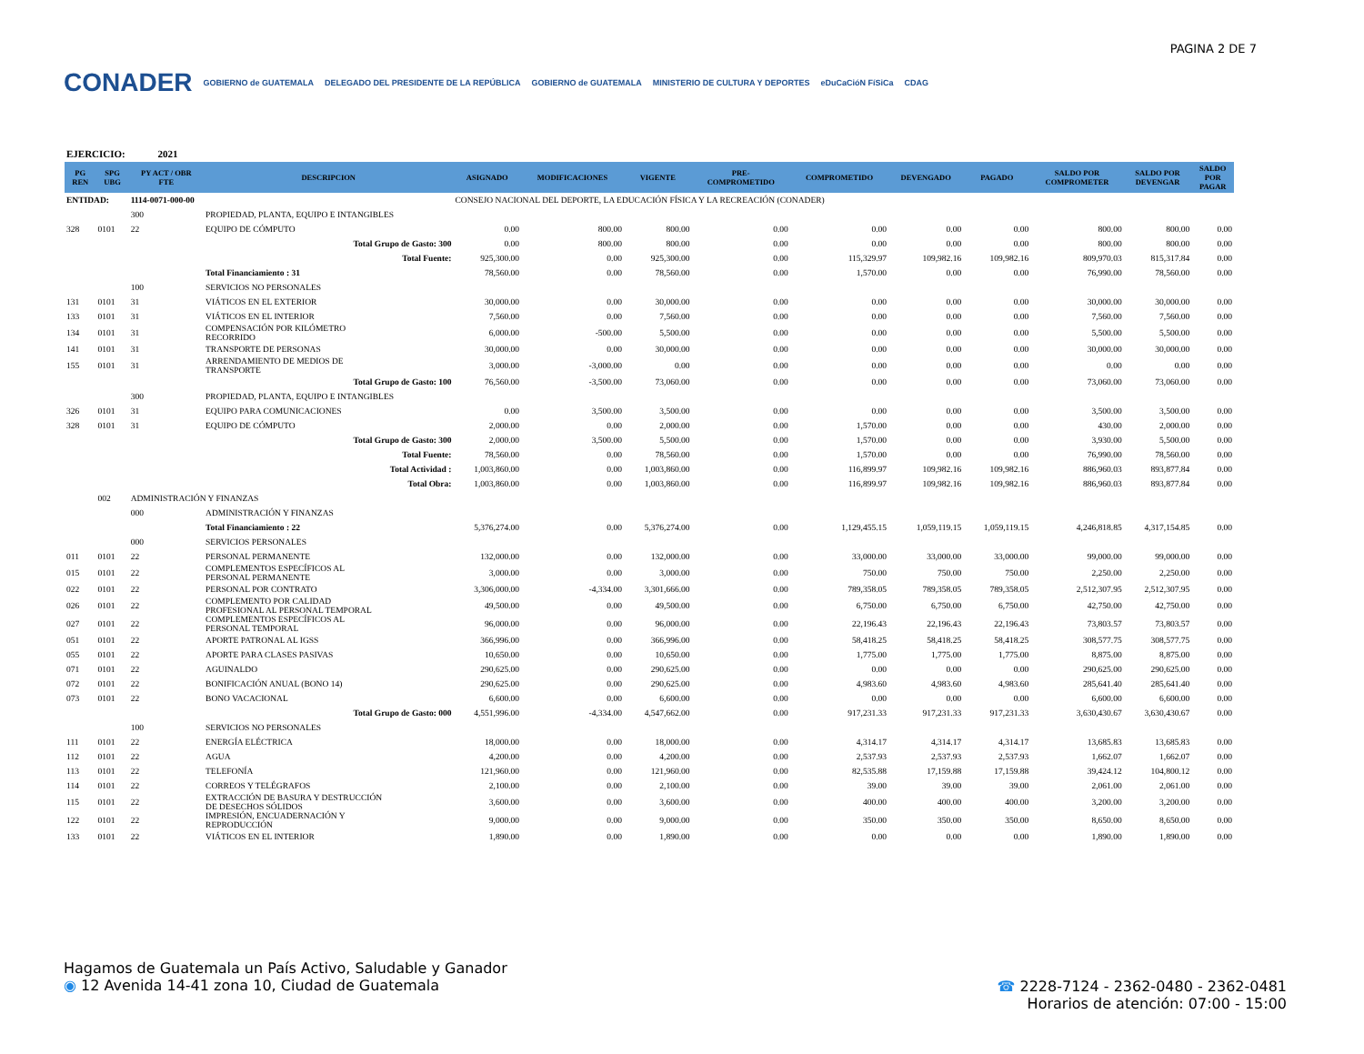PAGINA 2 DE 7
CONADER GOBIERNO de GUATEMALA DELEGADO DEL PRESIDENTE DE LA REPÚBLICA GOBIERNO de GUATEMALA MINISTERIO DE CULTURA Y DEPORTES eDuCaCióN FíSiCa CDAG
EJERCICIO: 2021
| PG REN | SPG UBG | PY ACT / OBR FTE | DESCRIPCION | ASIGNADO | MODIFICACIONES | VIGENTE | PRE- COMPROMETIDO | COMPROMETIDO | DEVENGADO | PAGADO | SALDO POR COMPROMETER | SALDO POR DEVENGAR | SALDO POR PAGAR |
| --- | --- | --- | --- | --- | --- | --- | --- | --- | --- | --- | --- | --- | --- |
| ENTIDAD: | | 1114-0071-000-00 | | CONSEJO NACIONAL DEL DEPORTE, LA EDUCACIÓN FÍSICA Y LA RECREACIÓN (CONADER) | | | | | | | | | |
| | | 300 | PROPIEDAD, PLANTA, EQUIPO E INTANGIBLES | | | | | | | | | | |
| 328 | 0101 | 22 | EQUIPO DE CÓMPUTO | 0.00 | 800.00 | 800.00 | 0.00 | 0.00 | 0.00 | 0.00 | 800.00 | 800.00 | 0.00 |
| | | | Total Grupo de Gasto: 300 | 0.00 | 800.00 | 800.00 | 0.00 | 0.00 | 0.00 | 0.00 | 800.00 | 800.00 | 0.00 |
| | | | Total Fuente: | 925,300.00 | 0.00 | 925,300.00 | 0.00 | 115,329.97 | 109,982.16 | 109,982.16 | 809,970.03 | 815,317.84 | 0.00 |
| | | | Total Financiamiento : 31 | 78,560.00 | 0.00 | 78,560.00 | 0.00 | 1,570.00 | 0.00 | 0.00 | 76,990.00 | 78,560.00 | 0.00 |
| | | 100 | SERVICIOS NO PERSONALES | | | | | | | | | | |
| 131 | 0101 | 31 | VIÁTICOS EN EL EXTERIOR | 30,000.00 | 0.00 | 30,000.00 | 0.00 | 0.00 | 0.00 | 0.00 | 30,000.00 | 30,000.00 | 0.00 |
| 133 | 0101 | 31 | VIÁTICOS EN EL INTERIOR | 7,560.00 | 0.00 | 7,560.00 | 0.00 | 0.00 | 0.00 | 0.00 | 7,560.00 | 7,560.00 | 0.00 |
| 134 | 0101 | 31 | COMPENSACIÓN POR KILÓMETRO RECORRIDO | 6,000.00 | -500.00 | 5,500.00 | 0.00 | 0.00 | 0.00 | 0.00 | 5,500.00 | 5,500.00 | 0.00 |
| 141 | 0101 | 31 | TRANSPORTE DE PERSONAS | 30,000.00 | 0.00 | 30,000.00 | 0.00 | 0.00 | 0.00 | 0.00 | 30,000.00 | 30,000.00 | 0.00 |
| 155 | 0101 | 31 | ARRENDAMIENTO DE MEDIOS DE TRANSPORTE | 3,000.00 | -3,000.00 | 0.00 | 0.00 | 0.00 | 0.00 | 0.00 | 0.00 | 0.00 | 0.00 |
| | | | Total Grupo de Gasto: 100 | 76,560.00 | -3,500.00 | 73,060.00 | 0.00 | 0.00 | 0.00 | 0.00 | 73,060.00 | 73,060.00 | 0.00 |
| | | 300 | PROPIEDAD, PLANTA, EQUIPO E INTANGIBLES | | | | | | | | | | |
| 326 | 0101 | 31 | EQUIPO PARA COMUNICACIONES | 0.00 | 3,500.00 | 3,500.00 | 0.00 | 0.00 | 0.00 | 0.00 | 3,500.00 | 3,500.00 | 0.00 |
| 328 | 0101 | 31 | EQUIPO DE CÓMPUTO | 2,000.00 | 0.00 | 2,000.00 | 0.00 | 1,570.00 | 0.00 | 0.00 | 430.00 | 2,000.00 | 0.00 |
| | | | Total Grupo de Gasto: 300 | 2,000.00 | 3,500.00 | 5,500.00 | 0.00 | 1,570.00 | 0.00 | 0.00 | 3,930.00 | 5,500.00 | 0.00 |
| | | | Total Fuente: | 78,560.00 | 0.00 | 78,560.00 | 0.00 | 1,570.00 | 0.00 | 0.00 | 76,990.00 | 78,560.00 | 0.00 |
| | | | Total Actividad : | 1,003,860.00 | 0.00 | 1,003,860.00 | 0.00 | 116,899.97 | 109,982.16 | 109,982.16 | 886,960.03 | 893,877.84 | 0.00 |
| | | | Total Obra: | 1,003,860.00 | 0.00 | 1,003,860.00 | 0.00 | 116,899.97 | 109,982.16 | 109,982.16 | 886,960.03 | 893,877.84 | 0.00 |
| | 002 | ADMINISTRACIÓN Y FINANZAS | | | | | | | | | | | |
| | | 000 | ADMINISTRACIÓN Y FINANZAS | | | | | | | | | | |
| | | | Total Financiamiento : 22 | 5,376,274.00 | 0.00 | 5,376,274.00 | 0.00 | 1,129,455.15 | 1,059,119.15 | 1,059,119.15 | 4,246,818.85 | 4,317,154.85 | 0.00 |
| | | 000 | SERVICIOS PERSONALES | | | | | | | | | | |
| 011 | 0101 | 22 | PERSONAL PERMANENTE | 132,000.00 | 0.00 | 132,000.00 | 0.00 | 33,000.00 | 33,000.00 | 33,000.00 | 99,000.00 | 99,000.00 | 0.00 |
| 015 | 0101 | 22 | COMPLEMENTOS ESPECÍFICOS AL PERSONAL PERMANENTE | 3,000.00 | 0.00 | 3,000.00 | 0.00 | 750.00 | 750.00 | 750.00 | 2,250.00 | 2,250.00 | 0.00 |
| 022 | 0101 | 22 | PERSONAL POR CONTRATO | 3,306,000.00 | -4,334.00 | 3,301,666.00 | 0.00 | 789,358.05 | 789,358.05 | 789,358.05 | 2,512,307.95 | 2,512,307.95 | 0.00 |
| 026 | 0101 | 22 | COMPLEMENTO POR CALIDAD PROFESIONAL AL PERSONAL TEMPORAL | 49,500.00 | 0.00 | 49,500.00 | 0.00 | 6,750.00 | 6,750.00 | 6,750.00 | 42,750.00 | 42,750.00 | 0.00 |
| 027 | 0101 | 22 | COMPLEMENTOS ESPECÍFICOS AL PERSONAL TEMPORAL | 96,000.00 | 0.00 | 96,000.00 | 0.00 | 22,196.43 | 22,196.43 | 22,196.43 | 73,803.57 | 73,803.57 | 0.00 |
| 051 | 0101 | 22 | APORTE PATRONAL AL IGSS | 366,996.00 | 0.00 | 366,996.00 | 0.00 | 58,418.25 | 58,418.25 | 58,418.25 | 308,577.75 | 308,577.75 | 0.00 |
| 055 | 0101 | 22 | APORTE PARA CLASES PASIVAS | 10,650.00 | 0.00 | 10,650.00 | 0.00 | 1,775.00 | 1,775.00 | 1,775.00 | 8,875.00 | 8,875.00 | 0.00 |
| 071 | 0101 | 22 | AGUINALDO | 290,625.00 | 0.00 | 290,625.00 | 0.00 | 0.00 | 0.00 | 0.00 | 290,625.00 | 290,625.00 | 0.00 |
| 072 | 0101 | 22 | BONIFICACIÓN ANUAL (BONO 14) | 290,625.00 | 0.00 | 290,625.00 | 0.00 | 4,983.60 | 4,983.60 | 4,983.60 | 285,641.40 | 285,641.40 | 0.00 |
| 073 | 0101 | 22 | BONO VACACIONAL | 6,600.00 | 0.00 | 6,600.00 | 0.00 | 0.00 | 0.00 | 0.00 | 6,600.00 | 6,600.00 | 0.00 |
| | | | Total Grupo de Gasto: 000 | 4,551,996.00 | -4,334.00 | 4,547,662.00 | 0.00 | 917,231.33 | 917,231.33 | 917,231.33 | 3,630,430.67 | 3,630,430.67 | 0.00 |
| | | 100 | SERVICIOS NO PERSONALES | | | | | | | | | | |
| 111 | 0101 | 22 | ENERGÍA ELÉCTRICA | 18,000.00 | 0.00 | 18,000.00 | 0.00 | 4,314.17 | 4,314.17 | 4,314.17 | 13,685.83 | 13,685.83 | 0.00 |
| 112 | 0101 | 22 | AGUA | 4,200.00 | 0.00 | 4,200.00 | 0.00 | 2,537.93 | 2,537.93 | 2,537.93 | 1,662.07 | 1,662.07 | 0.00 |
| 113 | 0101 | 22 | TELEFONÍA | 121,960.00 | 0.00 | 121,960.00 | 0.00 | 82,535.88 | 17,159.88 | 17,159.88 | 39,424.12 | 104,800.12 | 0.00 |
| 114 | 0101 | 22 | CORREOS Y TELÉGRAFOS | 2,100.00 | 0.00 | 2,100.00 | 0.00 | 39.00 | 39.00 | 39.00 | 2,061.00 | 2,061.00 | 0.00 |
| 115 | 0101 | 22 | EXTRACCIÓN DE BASURA Y DESTRUCCIÓN DE DESECHOS SÓLIDOS | 3,600.00 | 0.00 | 3,600.00 | 0.00 | 400.00 | 400.00 | 400.00 | 3,200.00 | 3,200.00 | 0.00 |
| 122 | 0101 | 22 | IMPRESIÓN, ENCUADERNACIÓN Y REPRODUCCIÓN | 9,000.00 | 0.00 | 9,000.00 | 0.00 | 350.00 | 350.00 | 350.00 | 8,650.00 | 8,650.00 | 0.00 |
| 133 | 0101 | 22 | VIÁTICOS EN EL INTERIOR | 1,890.00 | 0.00 | 1,890.00 | 0.00 | 0.00 | 0.00 | 0.00 | 1,890.00 | 1,890.00 | 0.00 |
Hagamos de Guatemala un País Activo, Saludable y Ganador
◉ 12 Avenida 14-41 zona 10, Ciudad de Guatemala
☎ 2228-7124 - 2362-0480 - 2362-0481
Horarios de atención: 07:00 - 15:00